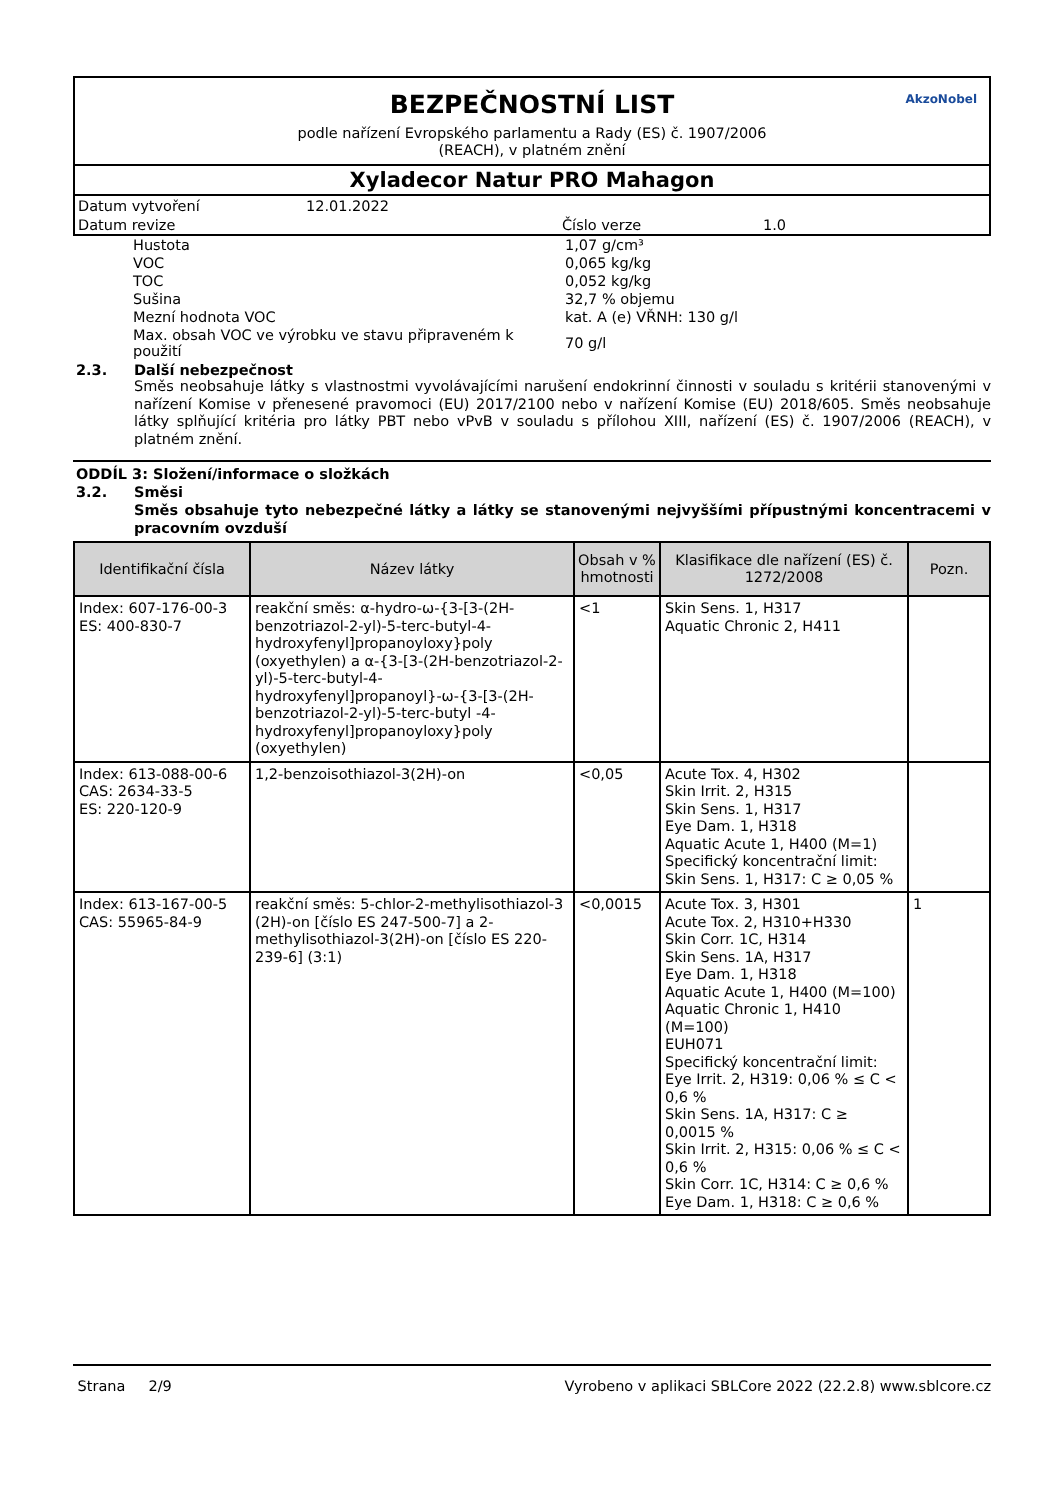BEZPEČNOSTNÍ LIST
podle nařízení Evropského parlamentu a Rady (ES) č. 1907/2006
(REACH), v platném znění
AkzoNobel
Xyladecor Natur PRO Mahagon
| Datum vytvoření | 12.01.2022 | | |
| Datum revize | | Číslo verze | 1.0 |
| Hustota | 1,07 g/cm³ |
| VOC | 0,065 kg/kg |
| TOC | 0,052 kg/kg |
| Sušina | 32,7 % objemu |
| Mezní hodnota VOC | kat. A (e) VŘNH: 130 g/l |
| Max. obsah VOC ve výrobku ve stavu připraveném k použití | 70 g/l |
2.3. Další nebezpečnost
Směs neobsahuje látky s vlastnostmi vyvolávajícími narušení endokrinní činnosti v souladu s kritérii stanovenými v nařízení Komise v přenesené pravomoci (EU) 2017/2100 nebo v nařízení Komise (EU) 2018/605. Směs neobsahuje látky splňující kritéria pro látky PBT nebo vPvB v souladu s přílohou XIII, nařízení (ES) č. 1907/2006 (REACH), v platném znění.
ODDÍL 3: Složení/informace o složkách
3.2. Směsi
Směs obsahuje tyto nebezpečné látky a látky se stanovenými nejvyššími přípustnými koncentracemi v pracovním ovzduší
| Identifikační čísla | Název látky | Obsah v % hmotnosti | Klasifikace dle nařízení (ES) č. 1272/2008 | Pozn. |
| --- | --- | --- | --- | --- |
| Index: 607-176-00-3 ES: 400-830-7 | reakční směs: α-hydro-ω-{3-[3-(2H-benzotriazol-2-yl)-5-terc-butyl-4-hydroxyfenyl]propanoyloxy}poly (oxyethylen) a α-{3-[3-(2H-benzotriazol-2-yl)-5-terc-butyl-4-hydroxyfenyl]propanoyl}-ω-{3-[3-(2H-benzotriazol-2-yl)-5-terc-butyl -4-hydroxyfenyl]propanoyloxy}poly (oxyethylen) | <1 | Skin Sens. 1, H317 Aquatic Chronic 2, H411 | |
| Index: 613-088-00-6 CAS: 2634-33-5 ES: 220-120-9 | 1,2-benzoisothiazol-3(2H)-on | <0,05 | Acute Tox. 4, H302 Skin Irrit. 2, H315 Skin Sens. 1, H317 Eye Dam. 1, H318 Aquatic Acute 1, H400 (M=1) Specifický koncentrační limit: Skin Sens. 1, H317: C ≥ 0,05 % | |
| Index: 613-167-00-5 CAS: 55965-84-9 | reakční směs: 5-chlor-2-methylisothiazol-3 (2H)-on [číslo ES 247-500-7] a 2-methylisothiazol-3(2H)-on [číslo ES 220-239-6] (3:1) | <0,0015 | Acute Tox. 3, H301 Acute Tox. 2, H310+H330 Skin Corr. 1C, H314 Skin Sens. 1A, H317 Eye Dam. 1, H318 Aquatic Acute 1, H400 (M=100) Aquatic Chronic 1, H410 (M=100) EUH071 Specifický koncentrační limit: Eye Irrit. 2, H319: 0,06 % ≤ C < 0,6 % Skin Sens. 1A, H317: C ≥ 0,0015 % Skin Irrit. 2, H315: 0,06 % ≤ C < 0,6 % Skin Corr. 1C, H314: C ≥ 0,6 % Eye Dam. 1, H318: C ≥ 0,6 % | 1 |
Strana 2/9 Vyrobeno v aplikaci SBLCore 2022 (22.2.8) www.sblcore.cz